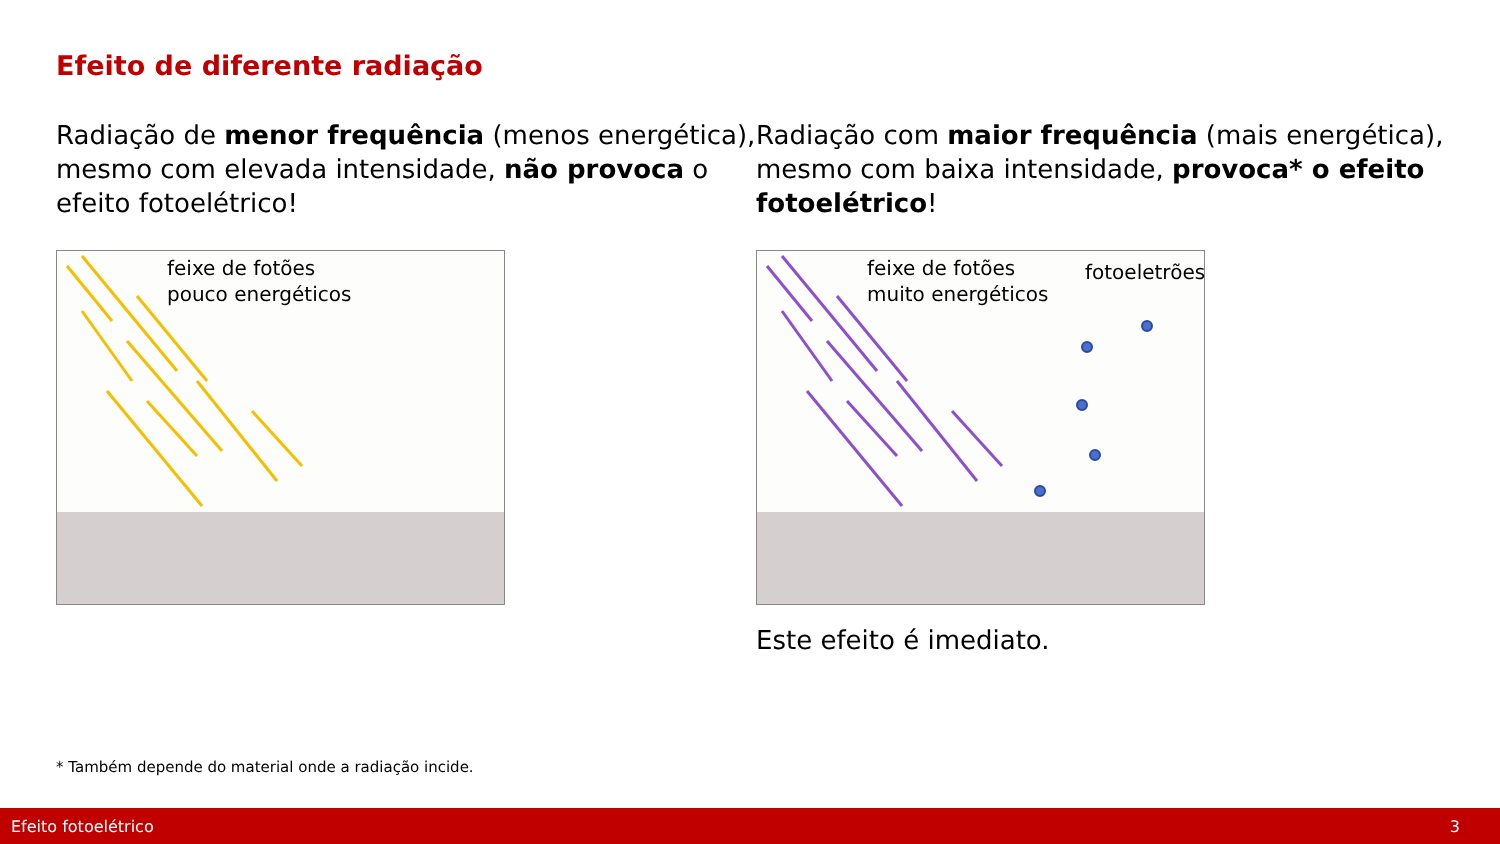Efeito de diferente radiação
Radiação de menor frequência (menos energética), mesmo com elevada intensidade, não provoca o efeito fotoelétrico!
feixe de fotões
pouco energéticos
Radiação com maior frequência (mais energética), mesmo com baixa intensidade, provoca* o efeito fotoelétrico!
feixe de fotões
muito energéticos
fotoeletrões
Este efeito é imediato.
* Também depende do material onde a radiação incide.
Efeito fotoelétrico 3